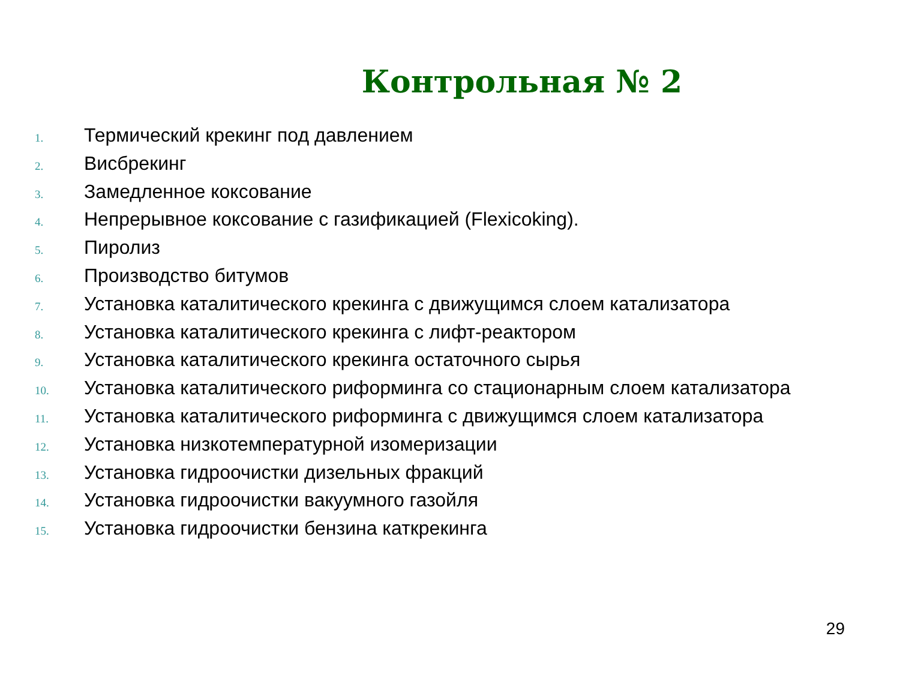Контрольная № 2
1. Термический крекинг под давлением
2. Висбрекинг
3. Замедленное коксование
4. Непрерывное коксование с газификацией (Flexicoking).
5. Пиролиз
6. Производство битумов
7. Установка каталитического крекинга с движущимся слоем катализатора
8. Установка каталитического крекинга с лифт-реактором
9. Установка каталитического крекинга остаточного сырья
10. Установка каталитического риформинга со стационарным слоем катализатора
11. Установка каталитического риформинга с движущимся слоем катализатора
12. Установка низкотемпературной изомеризации
13. Установка гидроочистки дизельных фракций
14. Установка гидроочистки вакуумного газойля
15. Установка гидроочистки бензина каткрекинга
29